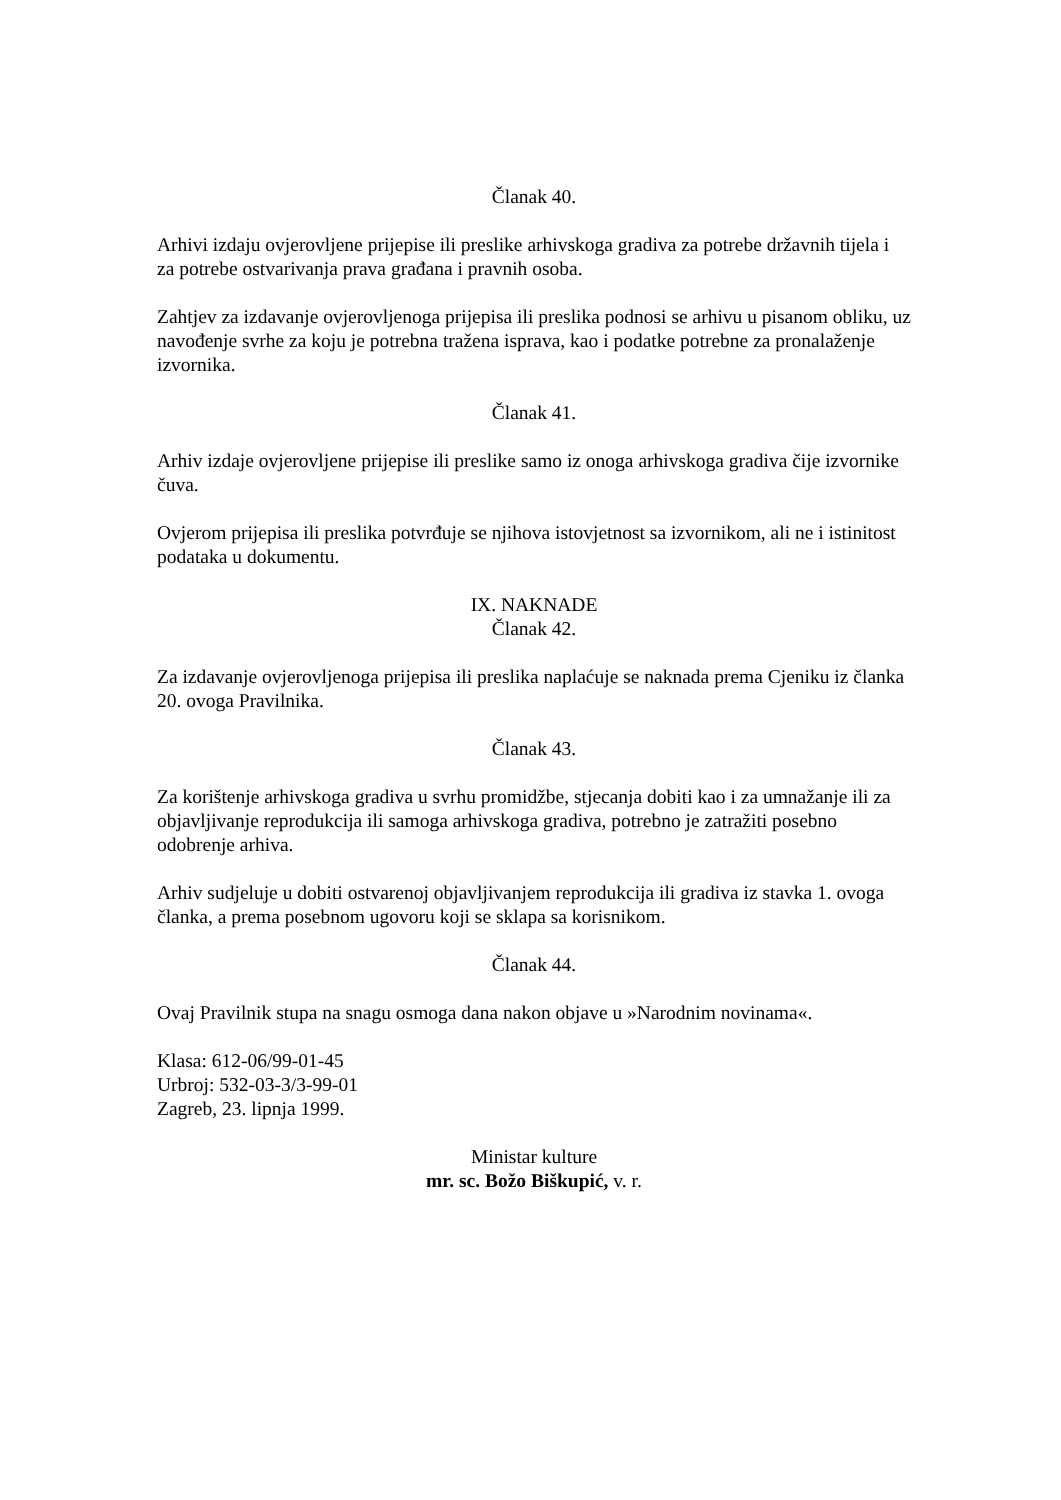Članak 40.
Arhivi izdaju ovjerovljene prijepise ili preslike arhivskoga gradiva za potrebe državnih tijela i za potrebe ostvarivanja prava građana i pravnih osoba.
Zahtjev za izdavanje ovjerovljenoga prijepisa ili preslika podnosi se arhivu u pisanom obliku, uz navođenje svrhe za koju je potrebna tražena isprava, kao i podatke potrebne za pronalaženje izvornika.
Članak 41.
Arhiv izdaje ovjerovljene prijepise ili preslike samo iz onoga arhivskoga gradiva čije izvornike čuva.
Ovjerom prijepisa ili preslika potvrđuje se njihova istovjetnost sa izvornikom, ali ne i istinitost podataka u dokumentu.
IX. NAKNADE
Članak 42.
Za izdavanje ovjerovljenoga prijepisa ili preslika naplaćuje se naknada prema Cjeniku iz članka 20. ovoga Pravilnika.
Članak 43.
Za korištenje arhivskoga gradiva u svrhu promidžbe, stjecanja dobiti kao i za umnažanje ili za objavljivanje reprodukcija ili samoga arhivskoga gradiva, potrebno je zatražiti posebno odobrenje arhiva.
Arhiv sudjeluje u dobiti ostvarenoj objavljivanjem reprodukcija ili gradiva iz stavka 1. ovoga članka, a prema posebnom ugovoru koji se sklapa sa korisnikom.
Članak 44.
Ovaj Pravilnik stupa na snagu osmoga dana nakon objave u »Narodnim novinama«.
Klasa: 612-06/99-01-45
Urbroj: 532-03-3/3-99-01
Zagreb, 23. lipnja 1999.
Ministar kulture
mr. sc. Božo Biškupić, v. r.